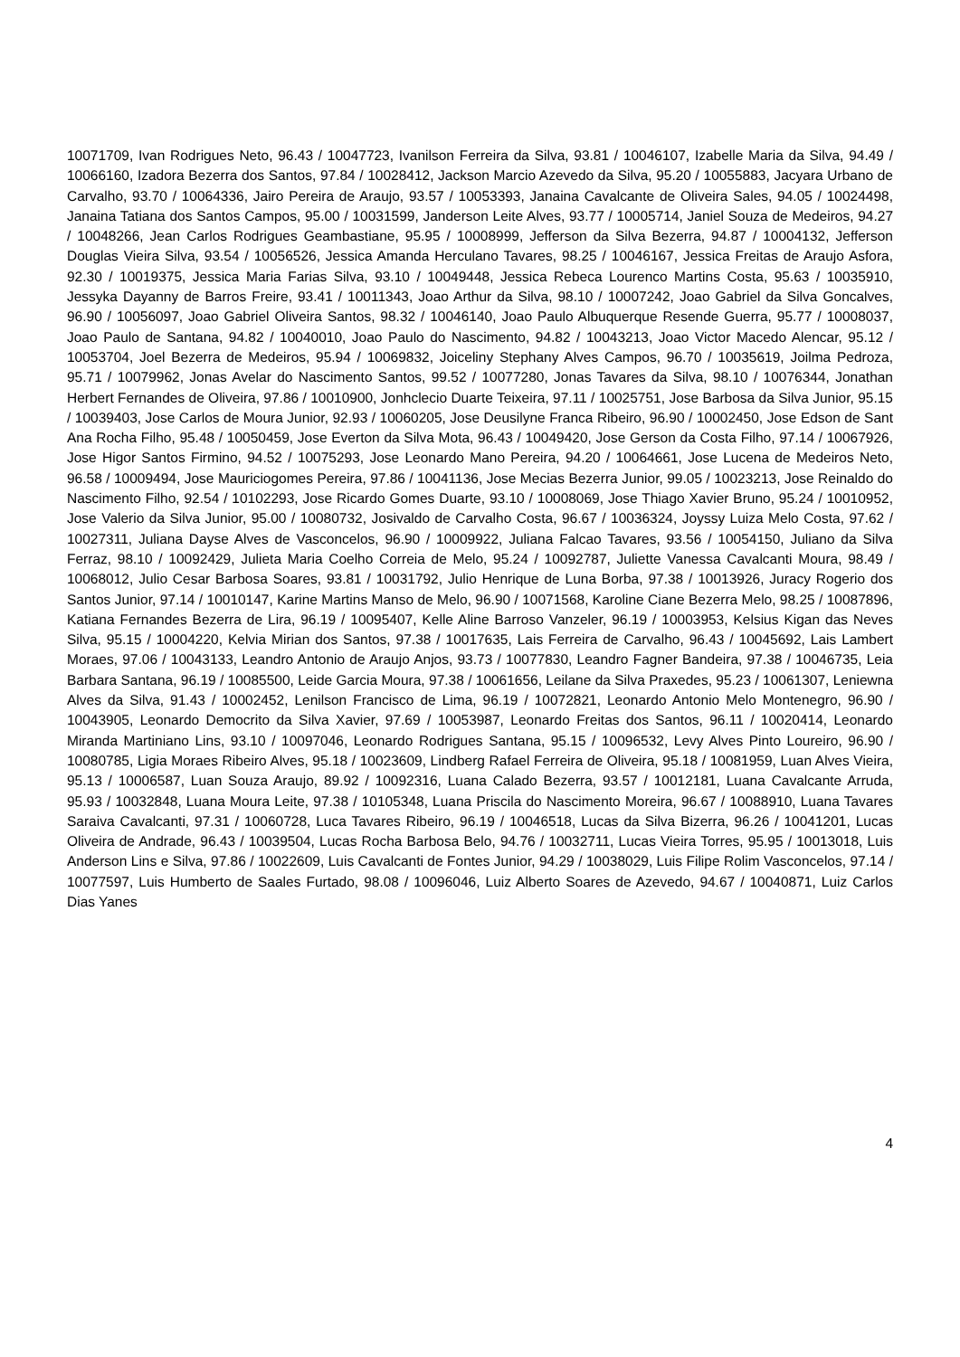10071709, Ivan Rodrigues Neto, 96.43 / 10047723, Ivanilson Ferreira da Silva, 93.81 / 10046107, Izabelle Maria da Silva, 94.49 / 10066160, Izadora Bezerra dos Santos, 97.84 / 10028412, Jackson Marcio Azevedo da Silva, 95.20 / 10055883, Jacyara Urbano de Carvalho, 93.70 / 10064336, Jairo Pereira de Araujo, 93.57 / 10053393, Janaina Cavalcante de Oliveira Sales, 94.05 / 10024498, Janaina Tatiana dos Santos Campos, 95.00 / 10031599, Janderson Leite Alves, 93.77 / 10005714, Janiel Souza de Medeiros, 94.27 / 10048266, Jean Carlos Rodrigues Geambastiane, 95.95 / 10008999, Jefferson da Silva Bezerra, 94.87 / 10004132, Jefferson Douglas Vieira Silva, 93.54 / 10056526, Jessica Amanda Herculano Tavares, 98.25 / 10046167, Jessica Freitas de Araujo Asfora, 92.30 / 10019375, Jessica Maria Farias Silva, 93.10 / 10049448, Jessica Rebeca Lourenco Martins Costa, 95.63 / 10035910, Jessyka Dayanny de Barros Freire, 93.41 / 10011343, Joao Arthur da Silva, 98.10 / 10007242, Joao Gabriel da Silva Goncalves, 96.90 / 10056097, Joao Gabriel Oliveira Santos, 98.32 / 10046140, Joao Paulo Albuquerque Resende Guerra, 95.77 / 10008037, Joao Paulo de Santana, 94.82 / 10040010, Joao Paulo do Nascimento, 94.82 / 10043213, Joao Victor Macedo Alencar, 95.12 / 10053704, Joel Bezerra de Medeiros, 95.94 / 10069832, Joiceliny Stephany Alves Campos, 96.70 / 10035619, Joilma Pedroza, 95.71 / 10079962, Jonas Avelar do Nascimento Santos, 99.52 / 10077280, Jonas Tavares da Silva, 98.10 / 10076344, Jonathan Herbert Fernandes de Oliveira, 97.86 / 10010900, Jonhclecio Duarte Teixeira, 97.11 / 10025751, Jose Barbosa da Silva Junior, 95.15 / 10039403, Jose Carlos de Moura Junior, 92.93 / 10060205, Jose Deusilyne Franca Ribeiro, 96.90 / 10002450, Jose Edson de Sant Ana Rocha Filho, 95.48 / 10050459, Jose Everton da Silva Mota, 96.43 / 10049420, Jose Gerson da Costa Filho, 97.14 / 10067926, Jose Higor Santos Firmino, 94.52 / 10075293, Jose Leonardo Mano Pereira, 94.20 / 10064661, Jose Lucena de Medeiros Neto, 96.58 / 10009494, Jose Mauriciogomes Pereira, 97.86 / 10041136, Jose Mecias Bezerra Junior, 99.05 / 10023213, Jose Reinaldo do Nascimento Filho, 92.54 / 10102293, Jose Ricardo Gomes Duarte, 93.10 / 10008069, Jose Thiago Xavier Bruno, 95.24 / 10010952, Jose Valerio da Silva Junior, 95.00 / 10080732, Josivaldo de Carvalho Costa, 96.67 / 10036324, Joyssy Luiza Melo Costa, 97.62 / 10027311, Juliana Dayse Alves de Vasconcelos, 96.90 / 10009922, Juliana Falcao Tavares, 93.56 / 10054150, Juliano da Silva Ferraz, 98.10 / 10092429, Julieta Maria Coelho Correia de Melo, 95.24 / 10092787, Juliette Vanessa Cavalcanti Moura, 98.49 / 10068012, Julio Cesar Barbosa Soares, 93.81 / 10031792, Julio Henrique de Luna Borba, 97.38 / 10013926, Juracy Rogerio dos Santos Junior, 97.14 / 10010147, Karine Martins Manso de Melo, 96.90 / 10071568, Karoline Ciane Bezerra Melo, 98.25 / 10087896, Katiana Fernandes Bezerra de Lira, 96.19 / 10095407, Kelle Aline Barroso Vanzeler, 96.19 / 10003953, Kelsius Kigan das Neves Silva, 95.15 / 10004220, Kelvia Mirian dos Santos, 97.38 / 10017635, Lais Ferreira de Carvalho, 96.43 / 10045692, Lais Lambert Moraes, 97.06 / 10043133, Leandro Antonio de Araujo Anjos, 93.73 / 10077830, Leandro Fagner Bandeira, 97.38 / 10046735, Leia Barbara Santana, 96.19 / 10085500, Leide Garcia Moura, 97.38 / 10061656, Leilane da Silva Praxedes, 95.23 / 10061307, Leniewna Alves da Silva, 91.43 / 10002452, Lenilson Francisco de Lima, 96.19 / 10072821, Leonardo Antonio Melo Montenegro, 96.90 / 10043905, Leonardo Democrito da Silva Xavier, 97.69 / 10053987, Leonardo Freitas dos Santos, 96.11 / 10020414, Leonardo Miranda Martiniano Lins, 93.10 / 10097046, Leonardo Rodrigues Santana, 95.15 / 10096532, Levy Alves Pinto Loureiro, 96.90 / 10080785, Ligia Moraes Ribeiro Alves, 95.18 / 10023609, Lindberg Rafael Ferreira de Oliveira, 95.18 / 10081959, Luan Alves Vieira, 95.13 / 10006587, Luan Souza Araujo, 89.92 / 10092316, Luana Calado Bezerra, 93.57 / 10012181, Luana Cavalcante Arruda, 95.93 / 10032848, Luana Moura Leite, 97.38 / 10105348, Luana Priscila do Nascimento Moreira, 96.67 / 10088910, Luana Tavares Saraiva Cavalcanti, 97.31 / 10060728, Luca Tavares Ribeiro, 96.19 / 10046518, Lucas da Silva Bizerra, 96.26 / 10041201, Lucas Oliveira de Andrade, 96.43 / 10039504, Lucas Rocha Barbosa Belo, 94.76 / 10032711, Lucas Vieira Torres, 95.95 / 10013018, Luis Anderson Lins e Silva, 97.86 / 10022609, Luis Cavalcanti de Fontes Junior, 94.29 / 10038029, Luis Filipe Rolim Vasconcelos, 97.14 / 10077597, Luis Humberto de Saales Furtado, 98.08 / 10096046, Luiz Alberto Soares de Azevedo, 94.67 / 10040871, Luiz Carlos Dias Yanes
4